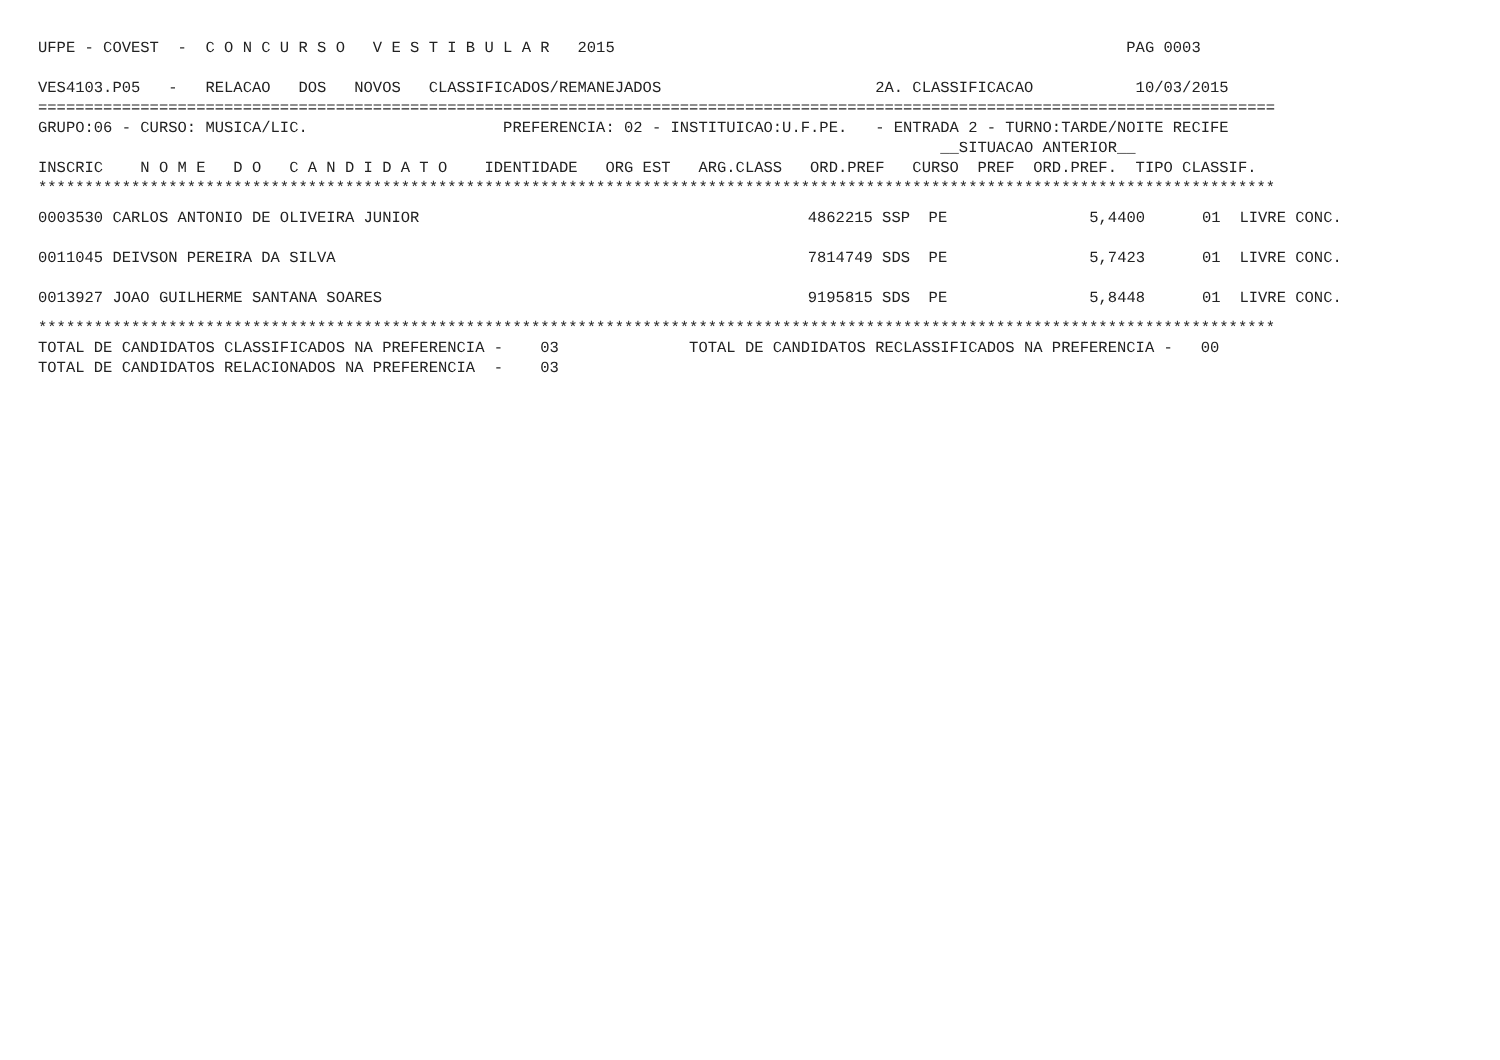UFPE - COVEST  -  C O N C U R S O   V E S T I B U L A R   2015                                                       PAG 0003

VES4103.P05   -   RELACAO   DOS   NOVOS   CLASSIFICADOS/REMANEJADOS                       2A. CLASSIFICACAO           10/03/2015
=====================================================================================================================================
GRUPO:06 - CURSO: MUSICA/LIC.                     PREFERENCIA: 02 - INSTITUICAO:U.F.PE.   - ENTRADA 2 - TURNO:TARDE/NOITE RECIFE
                                                                                                 __SITUACAO ANTERIOR__
INSCRIC    N O M E   D O   C A N D I D A T O    IDENTIDADE   ORG EST   ARG.CLASS   ORD.PREF   CURSO  PREF  ORD.PREF.  TIPO CLASSIF.
*************************************************************************************************************************************
| 0003530 CARLOS ANTONIO DE OLIVEIRA JUNIOR | 4862215 SSP PE | 5,4400 | 01 | | LIVRE CONC. |
| 0011045 DEIVSON PEREIRA DA SILVA | 7814749 SDS PE | 5,7423 | 01 | | LIVRE CONC. |
| 0013927 JOAO GUILHERME SANTANA SOARES | 9195815 SDS PE | 5,8448 | 01 | | LIVRE CONC. |
*************************************************************************************************************************************
TOTAL DE CANDIDATOS CLASSIFICADOS NA PREFERENCIA -    03              TOTAL DE CANDIDATOS RECLASSIFICADOS NA PREFERENCIA -   00
TOTAL DE CANDIDATOS RELACIONADOS NA PREFERENCIA  -    03